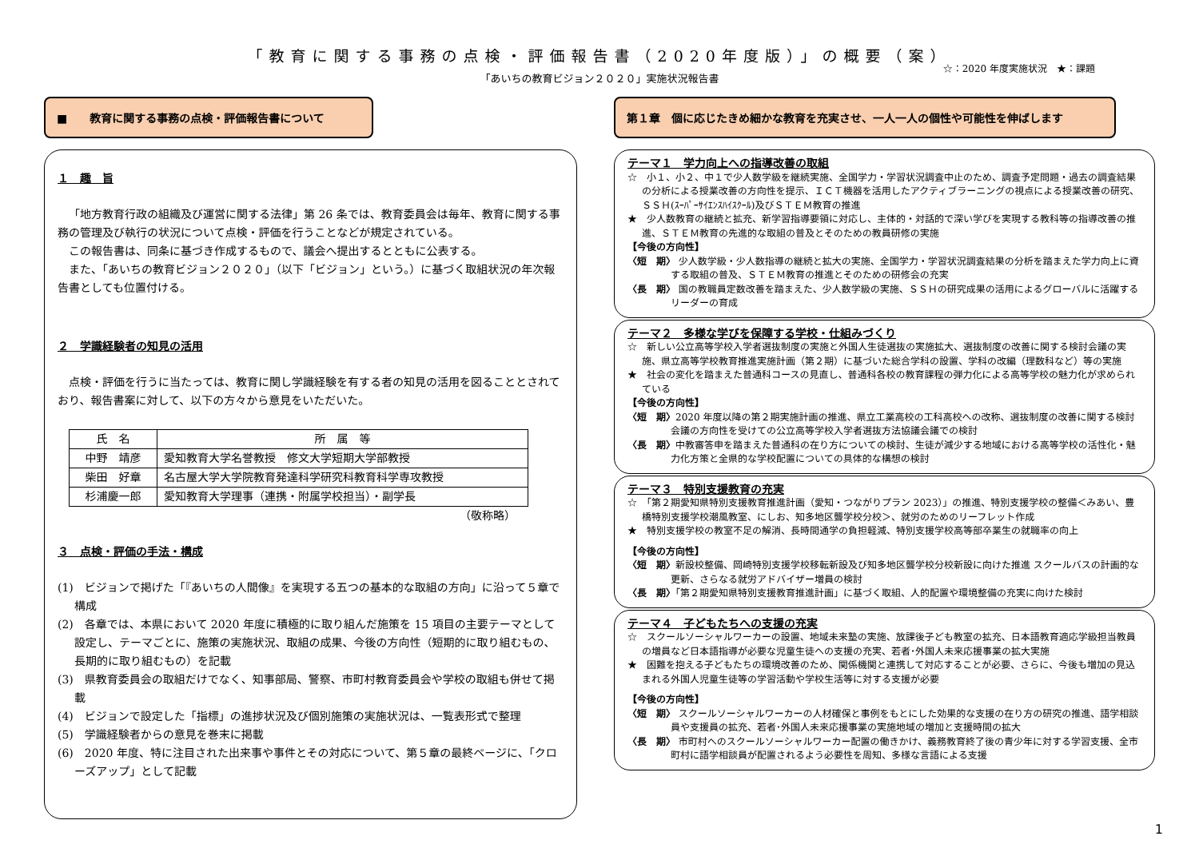「教育に関する事務の点検・評価報告書（2020年度版）」の概要（案）
「あいちの教育ビジョン２０２０」実施状況報告書
☆：2020 年度実施状況　★：課題
■　　教育に関する事務の点検・評価報告書について
１　趣　旨
「地方教育行政の組織及び運営に関する法律」第 26 条では、教育委員会は毎年、教育に関する事務の管理及び執行の状況について点検・評価を行うことなどが規定されている。
この報告書は、同条に基づき作成するもので、議会へ提出するとともに公表する。
また、「あいちの教育ビジョン２０２０」（以下「ビジョン」という。）に基づく取組状況の年次報告書としても位置付ける。
２　学識経験者の知見の活用
点検・評価を行うに当たっては、教育に関し学識経験を有する者の知見の活用を図ることとされており、報告書案に対して、以下の方々から意見をいただいた。
| 氏 名 | 所 属 等 |
| --- | --- |
| 中野 靖彦 | 愛知教育大学名誉教授 修文大学短期大学部教授 |
| 柴田 好章 | 名古屋大学大学院教育発達科学研究科教育科学専攻教授 |
| 杉浦慶一郎 | 愛知教育大学理事（連携・附属学校担当）・副学長 |
（敬称略）
３　点検・評価の手法・構成
(1)　ビジョンで掲げた「『あいちの人間像』を実現する五つの基本的な取組の方向」に沿って５章で構成
(2)　各章では、本県において 2020 年度に積極的に取り組んだ施策を 15 項目の主要テーマとして設定し、テーマごとに、施策の実施状況、取組の成果、今後の方向性（短期的に取り組むもの、長期的に取り組むもの）を記載
(3)　県教育委員会の取組だけでなく、知事部局、警察、市町村教育委員会や学校の取組も併せて掲載
(4)　ビジョンで設定した「指標」の進捗状況及び個別施策の実施状況は、一覧表形式で整理
(5)　学識経験者からの意見を巻末に掲載
(6)　2020 年度、特に注目された出来事や事件とその対応について、第５章の最終ページに、「クローズアップ」として記載
第１章　個に応じたきめ細かな教育を充実させ、一人一人の個性や可能性を伸ばします
テーマ１　学力向上への指導改善の取組
☆　小１、小２、中１で少人数学級を継続実施、全国学力・学習状況調査中止のため、調査予定問題・過去の調査結果の分析による授業改善の方向性を提示、ＩＣＴ機器を活用したアクティブラーニングの視点による授業改善の研究、ＳＳＨ(ｽｰﾊﾟｰｻｲｴﾝｽﾊｲｽｸｰﾙ)及びＳＴＥＭ教育の推進
★　少人数教育の継続と拡充、新学習指導要領に対応し、主体的・対話的で深い学びを実現する教科等の指導改善の推進、ＳＴＥＭ教育の先進的な取組の普及とそのための教員研修の実施
【今後の方向性】
〈短　期〉 少人数学級・少人数指導の継続と拡大の実施、全国学力・学習状況調査結果の分析を踏まえた学力向上に資する取組の普及、ＳＴＥＭ教育の推進とそのための研修会の充実
〈長　期〉 国の教職員定数改善を踏まえた、少人数学級の実施、ＳＳＨの研究成果の活用によるグローバルに活躍するリーダーの育成
テーマ２　多様な学びを保障する学校・仕組みづくり
☆　新しい公立高等学校入学者選抜制度の実施と外国人生徒選抜の実施拡大、選抜制度の改善に関する検討会議の実施、県立高等学校教育推進実施計画（第２期）に基づいた総合学科の設置、学科の改編（理数科など）等の実施
★　社会の変化を踏まえた普通科コースの見直し、普通科各校の教育課程の弾力化による高等学校の魅力化が求められている
【今後の方向性】
〈短　期〉2020 年度以降の第２期実施計画の推進、県立工業高校の工科高校への改称、選抜制度の改善に関する検討会議の方向性を受けての公立高等学校入学者選抜方法協議会議での検討
〈長　期〉中教審答申を踏まえた普通科の在り方についての検討、生徒が減少する地域における高等学校の活性化・魅力化方策と全県的な学校配置についての具体的な構想の検討
テーマ３　特別支援教育の充実
☆　「第２期愛知県特別支援教育推進計画（愛知・つながりプラン 2023）」の推進、特別支援学校の整備＜みあい、豊橋特別支援学校潮風教室、にしお、知多地区聾学校分校＞、就労のためのリーフレット作成
★　特別支援学校の教室不足の解消、長時間通学の負担軽減、特別支援学校高等部卒業生の就職率の向上
【今後の方向性】
〈短　期〉新設校整備、岡崎特別支援学校移転新設及び知多地区聾学校分校新設に向けた推進 スクールバスの計画的な更新、さらなる就労アドバイザー増員の検討
〈長　期〉「第２期愛知県特別支援教育推進計画」に基づく取組、人的配置や環境整備の充実に向けた検討
テーマ４　子どもたちへの支援の充実
☆　スクールソーシャルワーカーの設置、地域未来塾の実施、放課後子ども教室の拡充、日本語教育適応学級担当教員の増員など日本語指導が必要な児童生徒への支援の充実、若者･外国人未来応援事業の拡大実施
★　困難を抱える子どもたちの環境改善のため、関係機関と連携して対応することが必要、さらに、今後も増加の見込まれる外国人児童生徒等の学習活動や学校生活等に対する支援が必要
【今後の方向性】
〈短　期〉 スクールソーシャルワーカーの人材確保と事例をもとにした効果的な支援の在り方の研究の推進、語学相談員や支援員の拡充、若者･外国人未来応援事業の実施地域の増加と支援時間の拡大
〈長　期〉 市町村へのスクールソーシャルワーカー配置の働きかけ、義務教育終了後の青少年に対する学習支援、全市町村に語学相談員が配置されるよう必要性を周知、多様な言語による支援
1